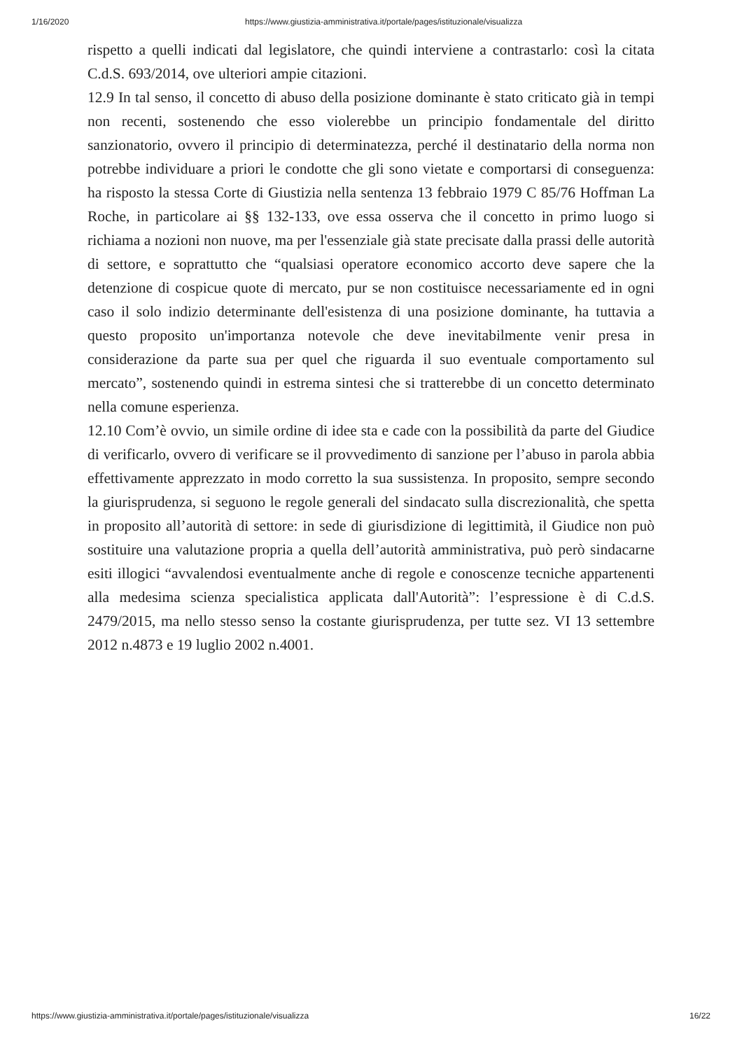1/16/2020 https://www.giustizia-amministrativa.it/portale/pages/istituzionale/visualizza
rispetto a quelli indicati dal legislatore, che quindi interviene a contrastarlo: così la citata C.d.S. 693/2014, ove ulteriori ampie citazioni.
12.9 In tal senso, il concetto di abuso della posizione dominante è stato criticato già in tempi non recenti, sostenendo che esso violerebbe un principio fondamentale del diritto sanzionatorio, ovvero il principio di determinatezza, perché il destinatario della norma non potrebbe individuare a priori le condotte che gli sono vietate e comportarsi di conseguenza: ha risposto la stessa Corte di Giustizia nella sentenza 13 febbraio 1979 C 85/76 Hoffman La Roche, in particolare ai §§ 132-133, ove essa osserva che il concetto in primo luogo si richiama a nozioni non nuove, ma per l'essenziale già state precisate dalla prassi delle autorità di settore, e soprattutto che “qualsiasi operatore economico accorto deve sapere che la detenzione di cospicue quote di mercato, pur se non costituisce necessariamente ed in ogni caso il solo indizio determinante dell'esistenza di una posizione dominante, ha tuttavia a questo proposito un'importanza notevole che deve inevitabilmente venir presa in considerazione da parte sua per quel che riguarda il suo eventuale comportamento sul mercato”, sostenendo quindi in estrema sintesi che si tratterebbe di un concetto determinato nella comune esperienza.
12.10 Com’è ovvio, un simile ordine di idee sta e cade con la possibilità da parte del Giudice di verificarlo, ovvero di verificare se il provvedimento di sanzione per l’abuso in parola abbia effettivamente apprezzato in modo corretto la sua sussistenza. In proposito, sempre secondo la giurisprudenza, si seguono le regole generali del sindacato sulla discrezionalità, che spetta in proposito all’autorità di settore: in sede di giurisdizione di legittimità, il Giudice non può sostituire una valutazione propria a quella dell’autorità amministrativa, può però sindacarne esiti illogici “avvalendosi eventualmente anche di regole e conoscenze tecniche appartenenti alla medesima scienza specialistica applicata dall'Autorità”: l’espressione è di C.d.S. 2479/2015, ma nello stesso senso la costante giurisprudenza, per tutte sez. VI 13 settembre 2012 n.4873 e 19 luglio 2002 n.4001.
https://www.giustizia-amministrativa.it/portale/pages/istituzionale/visualizza 16/22